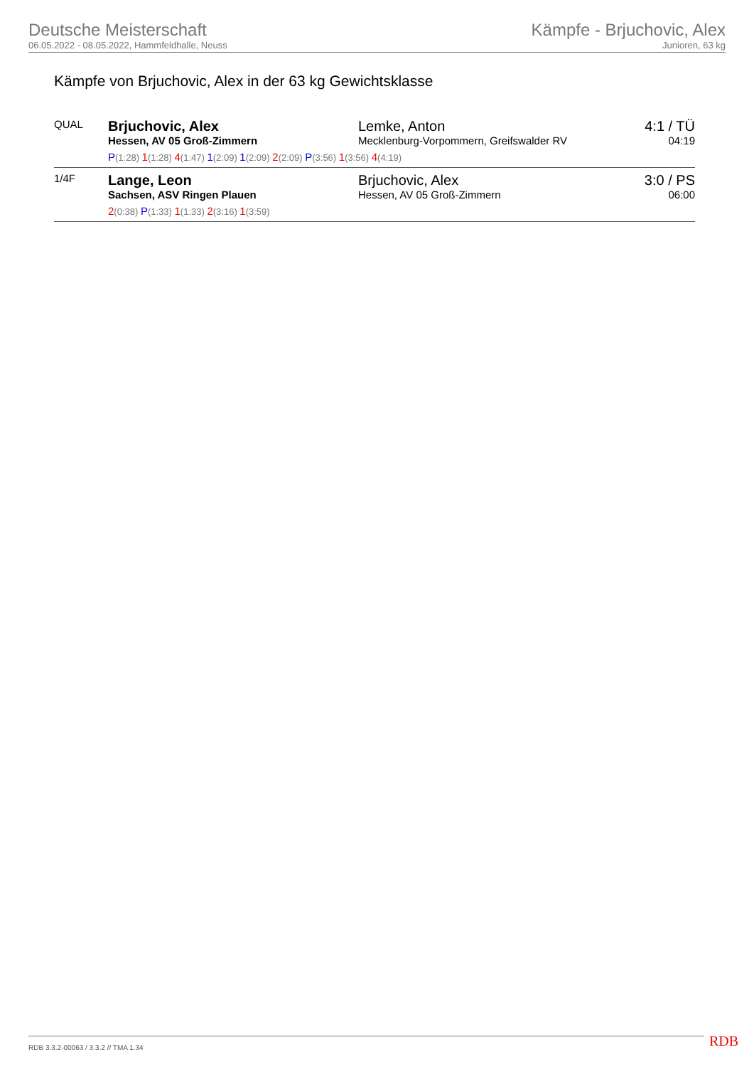Deutsche Meisterschaft
06.05.2022 - 08.05.2022, Hammfeldhalle, Neuss
Kämpfe - Brjuchovic, Alex
Junioren, 63 kg
Kämpfe von Brjuchovic, Alex in der 63 kg Gewichtsklasse
| QUAL | Brjuchovic, Alex Hessen, AV 05 Groß-Zimmern | Lemke, Anton Mecklenburg-Vorpommern, Greifswalder RV | 4:1 / TÜ 04:19 |
| | P (1:28) 1 (1:28) 4 (1:47) 1 (2:09) 1 (2:09) 2 (2:09) P (3:56) 1 (3:56) 4 (4:19) | | |
| 1/4F | Lange, Leon Sachsen, ASV Ringen Plauen | Brjuchovic, Alex Hessen, AV 05 Groß-Zimmern | 3:0 / PS 06:00 |
| | 2 (0:38) P (1:33) 1 (1:33) 2 (3:16) 1 (3:59) | | |
RDB 3.3.2-00063 / 3.3.2 // TMA 1.34
RDB